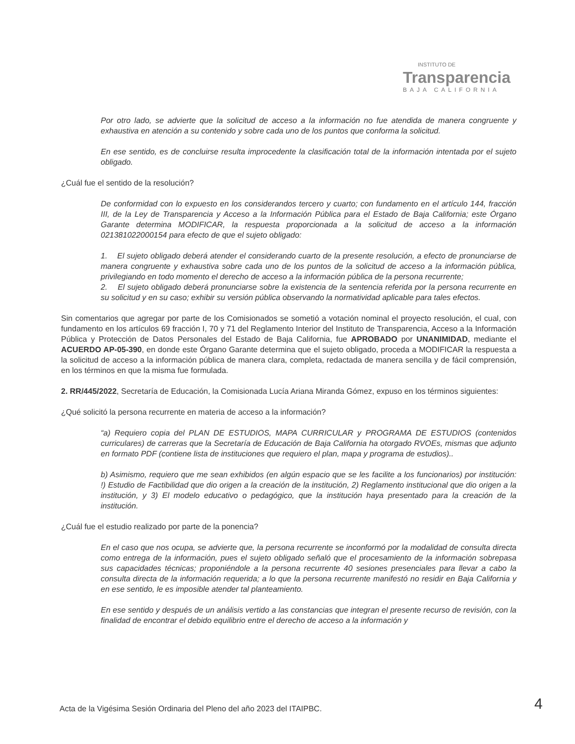INSTITUTO DE
Transparencia
BAJA CALIFORNIA
Por otro lado, se advierte que la solicitud de acceso a la información no fue atendida de manera congruente y exhaustiva en atención a su contenido y sobre cada uno de los puntos que conforma la solicitud.
En ese sentido, es de concluirse resulta improcedente la clasificación total de la información intentada por el sujeto obligado.
¿Cuál fue el sentido de la resolución?
De conformidad con lo expuesto en los considerandos tercero y cuarto; con fundamento en el artículo 144, fracción III, de la Ley de Transparencia y Acceso a la Información Pública para el Estado de Baja California; este Órgano Garante determina MODIFICAR, la respuesta proporcionada a la solicitud de acceso a la información 021381022000154 para efecto de que el sujeto obligado:
1. El sujeto obligado deberá atender el considerando cuarto de la presente resolución, a efecto de pronunciarse de manera congruente y exhaustiva sobre cada uno de los puntos de la solicitud de acceso a la información pública, privilegiando en todo momento el derecho de acceso a la información pública de la persona recurrente;
2. El sujeto obligado deberá pronunciarse sobre la existencia de la sentencia referida por la persona recurrente en su solicitud y en su caso; exhibir su versión pública observando la normatividad aplicable para tales efectos.
Sin comentarios que agregar por parte de los Comisionados se sometió a votación nominal el proyecto resolución, el cual, con fundamento en los artículos 69 fracción I, 70 y 71 del Reglamento Interior del Instituto de Transparencia, Acceso a la Información Pública y Protección de Datos Personales del Estado de Baja California, fue APROBADO por UNANIMIDAD, mediante el ACUERDO AP-05-390, en donde este Órgano Garante determina que el sujeto obligado, proceda a MODIFICAR la respuesta a la solicitud de acceso a la información pública de manera clara, completa, redactada de manera sencilla y de fácil comprensión, en los términos en que la misma fue formulada.
2. RR/445/2022, Secretaría de Educación, la Comisionada Lucía Ariana Miranda Gómez, expuso en los términos siguientes:
¿Qué solicitó la persona recurrente en materia de acceso a la información?
“a) Requiero copia del PLAN DE ESTUDIOS, MAPA CURRICULAR y PROGRAMA DE ESTUDIOS (contenidos curriculares) de carreras que la Secretaría de Educación de Baja California ha otorgado RVOEs, mismas que adjunto en formato PDF (contiene lista de instituciones que requiero el plan, mapa y programa de estudios)..
b) Asimismo, requiero que me sean exhibidos (en algún espacio que se les facilite a los funcionarios) por institución: !) Estudio de Factibilidad que dio origen a la creación de la institución, 2) Reglamento institucional que dio origen a la institución, y 3) El modelo educativo o pedagógico, que la institución haya presentado para la creación de la institución.
¿Cuál fue el estudio realizado por parte de la ponencia?
En el caso que nos ocupa, se advierte que, la persona recurrente se inconformó por la modalidad de consulta directa como entrega de la información, pues el sujeto obligado señaló que el procesamiento de la información sobrepasa sus capacidades técnicas; proponiéndole a la persona recurrente 40 sesiones presenciales para llevar a cabo la consulta directa de la información requerida; a lo que la persona recurrente manifestó no residir en Baja California y en ese sentido, le es imposible atender tal planteamiento.
En ese sentido y después de un análisis vertido a las constancias que integran el presente recurso de revisión, con la finalidad de encontrar el debido equilibrio entre el derecho de acceso a la información y
Acta de la Vigésima Sesión Ordinaria del Pleno del año 2023 del ITAIPBC.
4